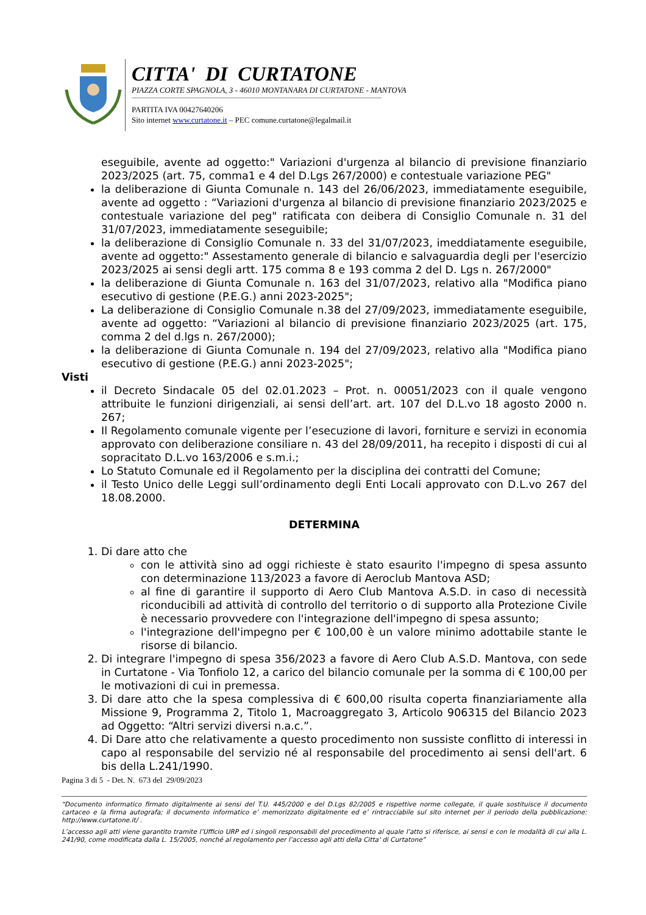CITTA' DI CURTATONE
PIAZZA CORTE SPAGNOLA, 3 - 46010 MONTANARA DI CURTATONE - MANTOVA
PARTITA IVA 00427640206
Sito internet www.curtatone.it – PEC comune.curtatone@legalmail.it
eseguibile, avente ad oggetto:" Variazioni d'urgenza al bilancio di previsione finanziario 2023/2025 (art. 75, comma1 e 4 del D.Lgs 267/2000) e contestuale variazione PEG"
la deliberazione di Giunta Comunale n. 143 del 26/06/2023, immediatamente eseguibile, avente ad oggetto : “Variazioni d'urgenza al bilancio di previsione finanziario 2023/2025 e contestuale variazione del peg" ratificata con deibera di Consiglio Comunale n. 31 del 31/07/2023, immediatamente seseguibile;
la deliberazione di Consiglio Comunale n. 33 del 31/07/2023, imeddiatamente eseguibile, avente ad oggetto:" Assestamento generale di bilancio e salvaguardia degli per l'esercizio 2023/2025 ai sensi degli artt. 175 comma 8 e 193 comma 2 del D. Lgs n. 267/2000"
la deliberazione di Giunta Comunale n. 163 del 31/07/2023, relativo alla "Modifica piano esecutivo di gestione (P.E.G.) anni 2023-2025";
La deliberazione di Consiglio Comunale n.38 del 27/09/2023, immediatamente eseguibile, avente ad oggetto: “Variazioni al bilancio di previsione finanziario 2023/2025 (art. 175, comma 2 del d.lgs n. 267/2000);
la deliberazione di Giunta Comunale n. 194 del 27/09/2023, relativo alla "Modifica piano esecutivo di gestione (P.E.G.) anni 2023-2025";
Visti
il Decreto Sindacale 05 del 02.01.2023 – Prot. n. 00051/2023 con il quale vengono attribuite le funzioni dirigenziali, ai sensi dell’art. art. 107 del D.L.vo 18 agosto 2000 n. 267;
Il Regolamento comunale vigente per l’esecuzione di lavori, forniture e servizi in economia approvato con deliberazione consiliare n. 43 del 28/09/2011, ha recepito i disposti di cui al sopracitato D.L.vo 163/2006 e s.m.i.;
Lo Statuto Comunale ed il Regolamento per la disciplina dei contratti del Comune;
il Testo Unico delle Leggi sull’ordinamento degli Enti Locali approvato con D.L.vo 267 del 18.08.2000.
DETERMINA
1. Di dare atto che
con le attività sino ad oggi richieste è stato esaurito l'impegno di spesa assunto con determinazione 113/2023 a favore di Aeroclub Mantova ASD;
al fine di garantire il supporto di Aero Club Mantova A.S.D. in caso di necessità riconducibili ad attività di controllo del territorio o di supporto alla Protezione Civile è necessario provvedere con l'integrazione dell'impegno di spesa assunto;
l'integrazione dell'impegno per € 100,00 è un valore minimo adottabile stante le risorse di bilancio.
2. Di integrare l'impegno di spesa 356/2023 a favore di Aero Club A.S.D. Mantova, con sede in Curtatone - Via Tonfiolo 12, a carico del bilancio comunale per la somma di € 100,00 per le motivazioni di cui in premessa.
3. Di dare atto che la spesa complessiva di € 600,00 risulta coperta finanziariamente alla Missione 9, Programma 2, Titolo 1, Macroaggregato 3, Articolo 906315 del Bilancio 2023 ad Oggetto: “Altri servizi diversi n.a.c.”.
4. Di Dare atto che relativamente a questo procedimento non sussiste conflitto di interessi in capo al responsabile del servizio né al responsabile del procedimento ai sensi dell'art. 6 bis della L.241/1990.
Pagina 3 di 5 - Det. N. 673 del 29/09/2023
“Documento informatico firmato digitalmente ai sensi del T.U. 445/2000 e del D.Lgs 82/2005 e rispettive norme collegate, il quale sostituisce il documento cartaceo e la firma autografa; il documento informatico e’ memorizzato digitalmente ed e’ rintracciabile sul sito internet per il periodo della pubblicazione: http://www.curtatone.it/ .
L’accesso agli atti viene garantito tramite l’Ufficio URP ed i singoli responsabili del procedimento al quale l’atto si riferisce, ai sensi e con le modalità di cui alla L. 241/90, come modificata dalla L. 15/2005, nonché al regolamento per l’accesso agli atti della Citta' di Curtatone”